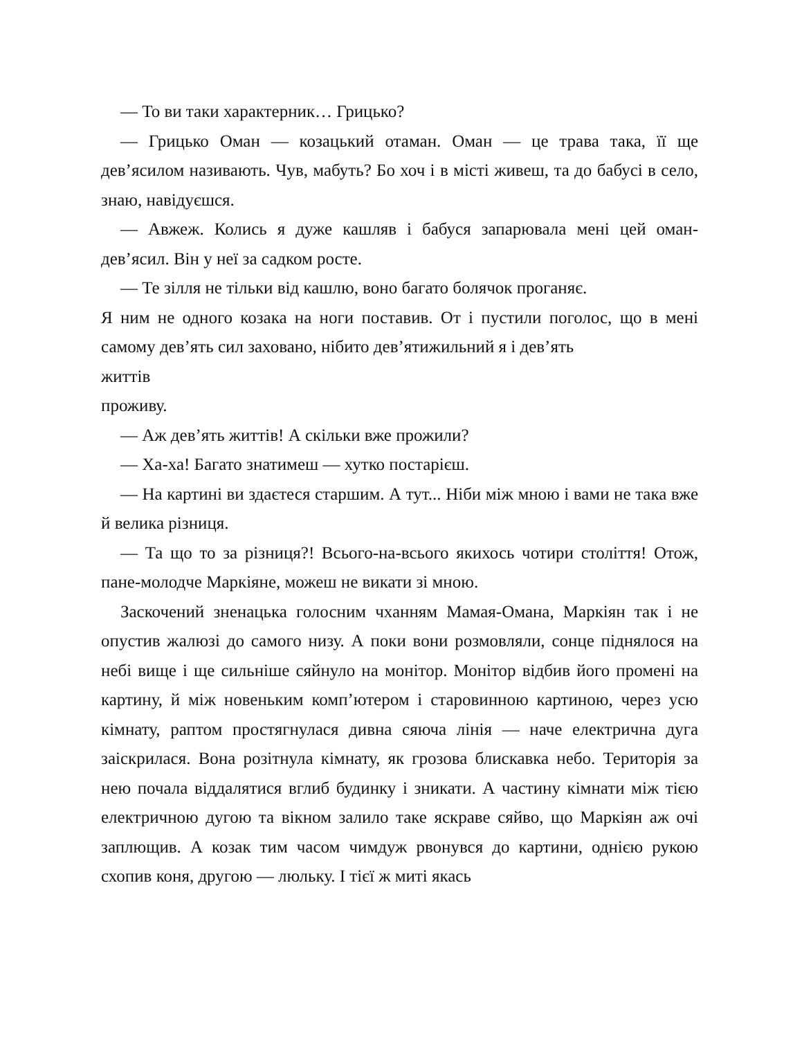— То ви таки характерник… Грицько?
— Грицько Оман — козацький отаман. Оман — це трава така, її ще дев’ясилом називають. Чув, мабуть? Бо хоч і в місті живеш, та до бабусі в село, знаю, навідуєшся.
— Авжеж. Колись я дуже кашляв і бабуся запарювала мені цей оман-дев’ясил. Він у неї за садком росте.
— Те зілля не тільки від кашлю, воно багато болячок проганяє.
Я ним не одного козака на ноги поставив. От і пустили поголос, що в мені самому дев’ять сил заховано, нібито дев’ятижильний я і дев’ять
життів
проживу.
— Аж дев’ять життів! А скільки вже прожили?
— Ха-ха! Багато знатимеш — хутко постарієш.
— На картині ви здаєтеся старшим. А тут... Ніби між мною і вами не така вже й велика різниця.
— Та що то за різниця?! Всього-на-всього якихось чотири століття! Отож, пане-молодче Маркіяне, можеш не викати зі мною.
Заскочений зненацька голосним чханням Мамая-Омана, Маркіян так і не опустив жалюзі до самого низу. А поки вони розмовляли, сонце піднялося на небі вище і ще сильніше сяйнуло на монітор. Монітор відбив його промені на картину, й між новеньким комп’ютером і старовинною картиною, через усю кімнату, раптом простягнулася дивна сяюча лінія — наче електрична дуга заіскрилася. Вона розітнула кімнату, як грозова блискавка небо. Територія за нею почала віддалятися вглиб будинку і зникати. А частину кімнати між тією електричною дугою та вікном залило таке яскраве сяйво, що Маркіян аж очі заплющив. А козак тим часом чимдуж рвонувся до картини, однією рукою схопив коня, другою — люльку. І тієї ж миті якась